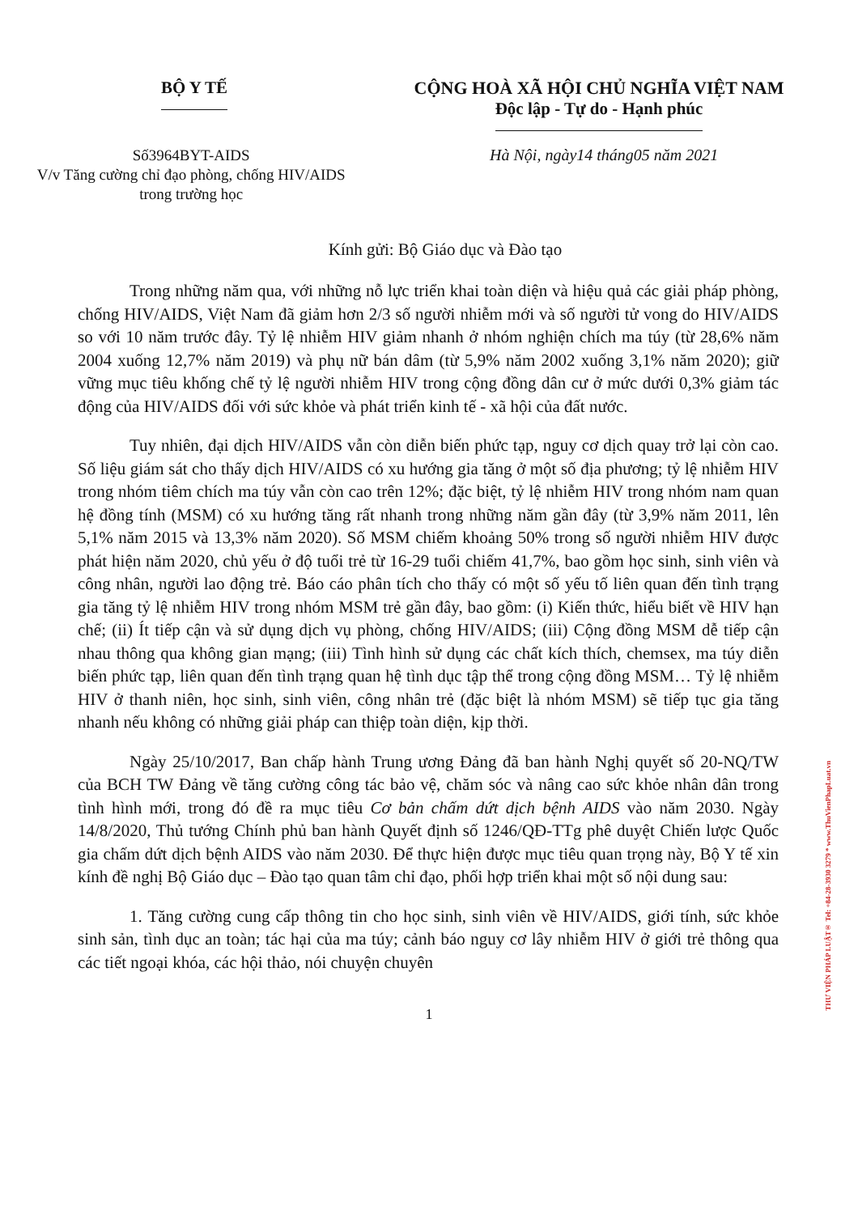BỘ Y TẾ CỘNG HOÀ XÃ HỘI CHỦ NGHĨA VIỆT NAM
Độc lập - Tự do - Hạnh phúc
Số3964BYT-AIDS
V/v Tăng cường chỉ đạo phòng, chống HIV/AIDS trong trường học
Hà Nội, ngày14 tháng05 năm 2021
Kính gửi: Bộ Giáo dục và Đào tạo
Trong những năm qua, với những nỗ lực triển khai toàn diện và hiệu quả các giải pháp phòng, chống HIV/AIDS, Việt Nam đã giảm hơn 2/3 số người nhiễm mới và số người tử vong do HIV/AIDS so với 10 năm trước đây. Tỷ lệ nhiễm HIV giảm nhanh ở nhóm nghiện chích ma túy (từ 28,6% năm 2004 xuống 12,7% năm 2019) và phụ nữ bán dâm (từ 5,9% năm 2002 xuống 3,1% năm 2020); giữ vững mục tiêu khống chế tỷ lệ người nhiễm HIV trong cộng đồng dân cư ở mức dưới 0,3% giảm tác động của HIV/AIDS đối với sức khỏe và phát triển kinh tế - xã hội của đất nước.
Tuy nhiên, đại dịch HIV/AIDS vẫn còn diễn biến phức tạp, nguy cơ dịch quay trở lại còn cao. Số liệu giám sát cho thấy dịch HIV/AIDS có xu hướng gia tăng ở một số địa phương; tỷ lệ nhiễm HIV trong nhóm tiêm chích ma túy vẫn còn cao trên 12%; đặc biệt, tỷ lệ nhiễm HIV trong nhóm nam quan hệ đồng tính (MSM) có xu hướng tăng rất nhanh trong những năm gần đây (từ 3,9% năm 2011, lên 5,1% năm 2015 và 13,3% năm 2020). Số MSM chiếm khoảng 50% trong số người nhiễm HIV được phát hiện năm 2020, chủ yếu ở độ tuổi trẻ từ 16-29 tuổi chiếm 41,7%, bao gồm học sinh, sinh viên và công nhân, người lao động trẻ. Báo cáo phân tích cho thấy có một số yếu tố liên quan đến tình trạng gia tăng tỷ lệ nhiễm HIV trong nhóm MSM trẻ gần đây, bao gồm: (i) Kiến thức, hiểu biết về HIV hạn chế; (ii) Ít tiếp cận và sử dụng dịch vụ phòng, chống HIV/AIDS; (iii) Cộng đồng MSM dễ tiếp cận nhau thông qua không gian mạng; (iii) Tình hình sử dụng các chất kích thích, chemsex, ma túy diễn biến phức tạp, liên quan đến tình trạng quan hệ tình dục tập thể trong cộng đồng MSM… Tỷ lệ nhiễm HIV ở thanh niên, học sinh, sinh viên, công nhân trẻ (đặc biệt là nhóm MSM) sẽ tiếp tục gia tăng nhanh nếu không có những giải pháp can thiệp toàn diện, kịp thời.
Ngày 25/10/2017, Ban chấp hành Trung ương Đảng đã ban hành Nghị quyết số 20-NQ/TW của BCH TW Đảng về tăng cường công tác bảo vệ, chăm sóc và nâng cao sức khỏe nhân dân trong tình hình mới, trong đó đề ra mục tiêu Cơ bản chấm dứt dịch bệnh AIDS vào năm 2030. Ngày 14/8/2020, Thủ tướng Chính phủ ban hành Quyết định số 1246/QĐ-TTg phê duyệt Chiến lược Quốc gia chấm dứt dịch bệnh AIDS vào năm 2030. Để thực hiện được mục tiêu quan trọng này, Bộ Y tế xin kính đề nghị Bộ Giáo dục – Đào tạo quan tâm chỉ đạo, phối hợp triển khai một số nội dung sau:
1. Tăng cường cung cấp thông tin cho học sinh, sinh viên về HIV/AIDS, giới tính, sức khỏe sinh sản, tình dục an toàn; tác hại của ma túy; cảnh báo nguy cơ lây nhiễm HIV ở giới trẻ thông qua các tiết ngoại khóa, các hội thảo, nói chuyện chuyên
1
THƯ VIỆN PHÁP LUẬT® Tel: +84-28-3930 3279 * www.ThuVienPhapLuat.vn